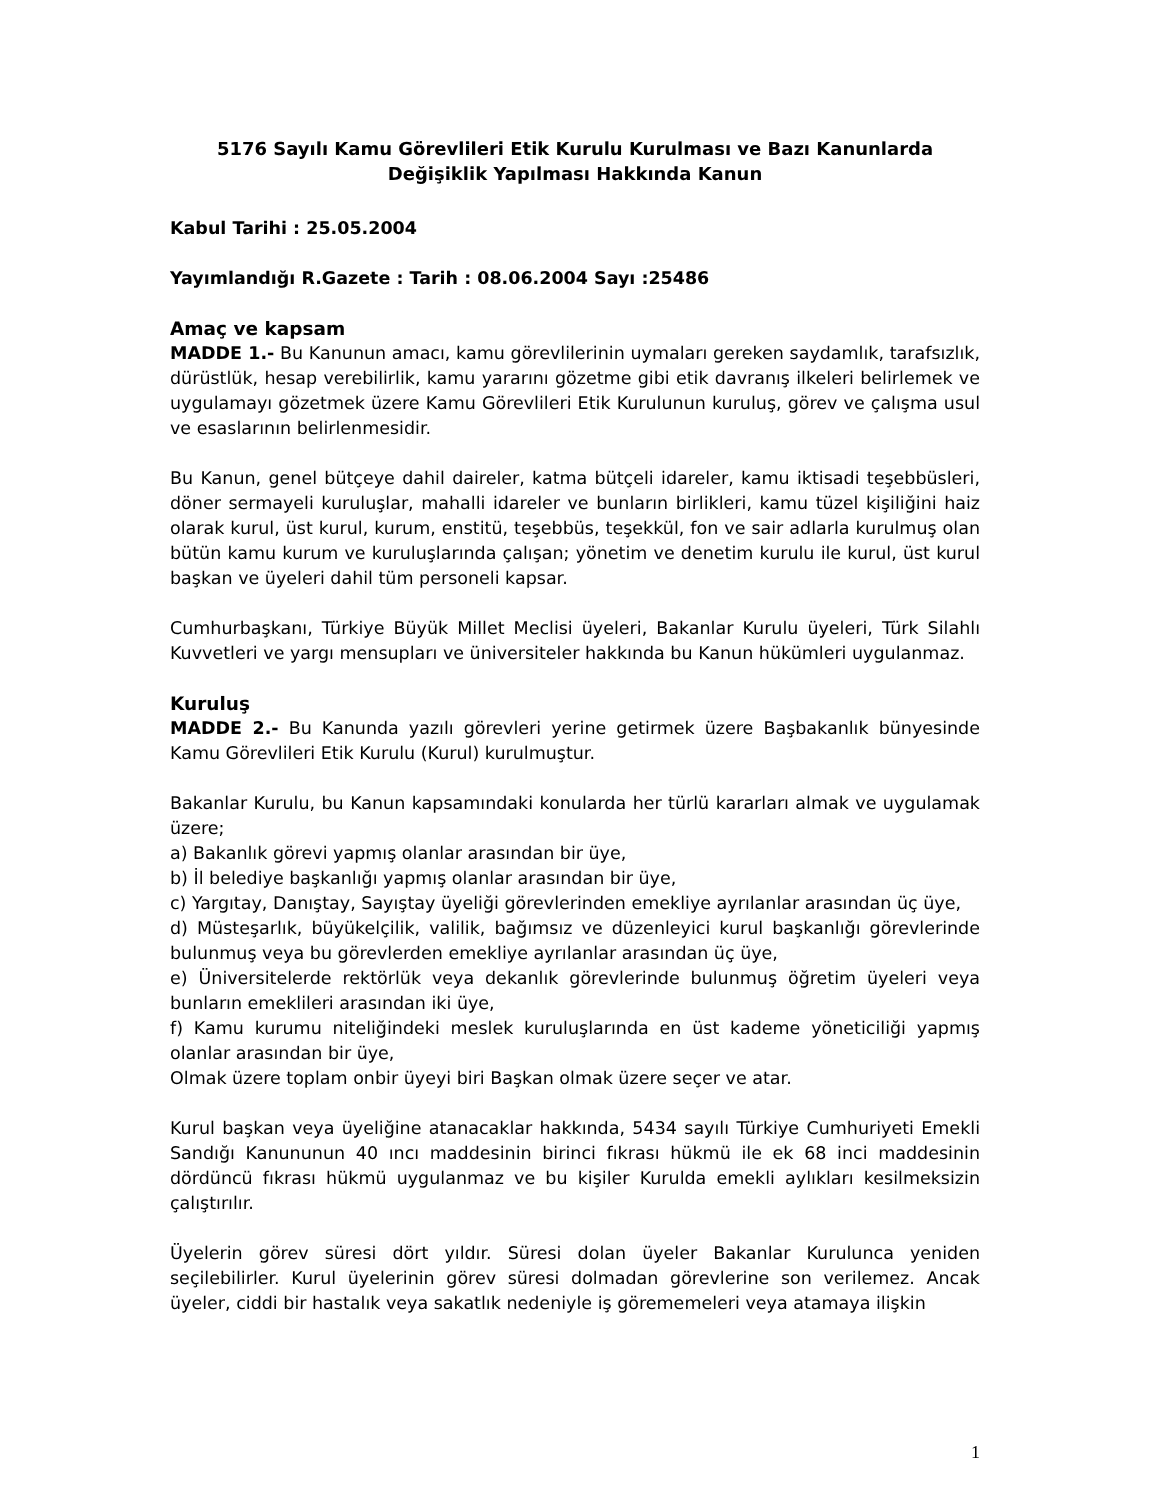5176 Sayılı Kamu Görevlileri Etik Kurulu Kurulması ve Bazı Kanunlarda Değişiklik Yapılması Hakkında Kanun
Kabul Tarihi : 25.05.2004
Yayımlandığı R.Gazete : Tarih : 08.06.2004 Sayı :25486
Amaç ve kapsam
MADDE 1.- Bu Kanunun amacı, kamu görevlilerinin uymaları gereken saydamlık, tarafsızlık, dürüstlük, hesap verebilirlik, kamu yararını gözetme gibi etik davranış ilkeleri belirlemek ve uygulamayı gözetmek üzere Kamu Görevlileri Etik Kurulunun kuruluş, görev ve çalışma usul ve esaslarının belirlenmesidir.
Bu Kanun, genel bütçeye dahil daireler, katma bütçeli idareler, kamu iktisadi teşebbüsleri, döner sermayeli kuruluşlar, mahalli idareler ve bunların birlikleri, kamu tüzel kişiliğini haiz olarak kurul, üst kurul, kurum, enstitü, teşebbüs, teşekkül, fon ve sair adlarla kurulmuş olan bütün kamu kurum ve kuruluşlarında çalışan; yönetim ve denetim kurulu ile kurul, üst kurul başkan ve üyeleri dahil tüm personeli kapsar.
Cumhurbaşkanı, Türkiye Büyük Millet Meclisi üyeleri, Bakanlar Kurulu üyeleri, Türk Silahlı Kuvvetleri ve yargı mensupları ve üniversiteler hakkında bu Kanun hükümleri uygulanmaz.
Kuruluş
MADDE 2.- Bu Kanunda yazılı görevleri yerine getirmek üzere Başbakanlık bünyesinde Kamu Görevlileri Etik Kurulu (Kurul) kurulmuştur.
Bakanlar Kurulu, bu Kanun kapsamındaki konularda her türlü kararları almak ve uygulamak üzere;
a) Bakanlık görevi yapmış olanlar arasından bir üye,
b) İl belediye başkanlığı yapmış olanlar arasından bir üye,
c) Yargıtay, Danıştay, Sayıştay üyeliği görevlerinden emekliye ayrılanlar arasından üç üye,
d) Müsteşarlık, büyükelçilik, valilik, bağımsız ve düzenleyici kurul başkanlığı görevlerinde bulunmuş veya bu görevlerden emekliye ayrılanlar arasından üç üye,
e) Üniversitelerde rektörlük veya dekanlık görevlerinde bulunmuş öğretim üyeleri veya bunların emeklileri arasından iki üye,
f) Kamu kurumu niteliğindeki meslek kuruluşlarında en üst kademe yöneticiliği yapmış olanlar arasından bir üye,
Olmak üzere toplam onbir üyeyi biri Başkan olmak üzere seçer ve atar.
Kurul başkan veya üyeliğine atanacaklar hakkında, 5434 sayılı Türkiye Cumhuriyeti Emekli Sandığı Kanununun 40 ıncı maddesinin birinci fıkrası hükmü ile ek 68 inci maddesinin dördüncü fıkrası hükmü uygulanmaz ve bu kişiler Kurulda emekli aylıkları kesilmeksizin çalıştırılır.
Üyelerin görev süresi dört yıldır. Süresi dolan üyeler Bakanlar Kurulunca yeniden seçilebilirler. Kurul üyelerinin görev süresi dolmadan görevlerine son verilemez. Ancak üyeler, ciddi bir hastalık veya sakatlık nedeniyle iş görememeleri veya atamaya ilişkin
1